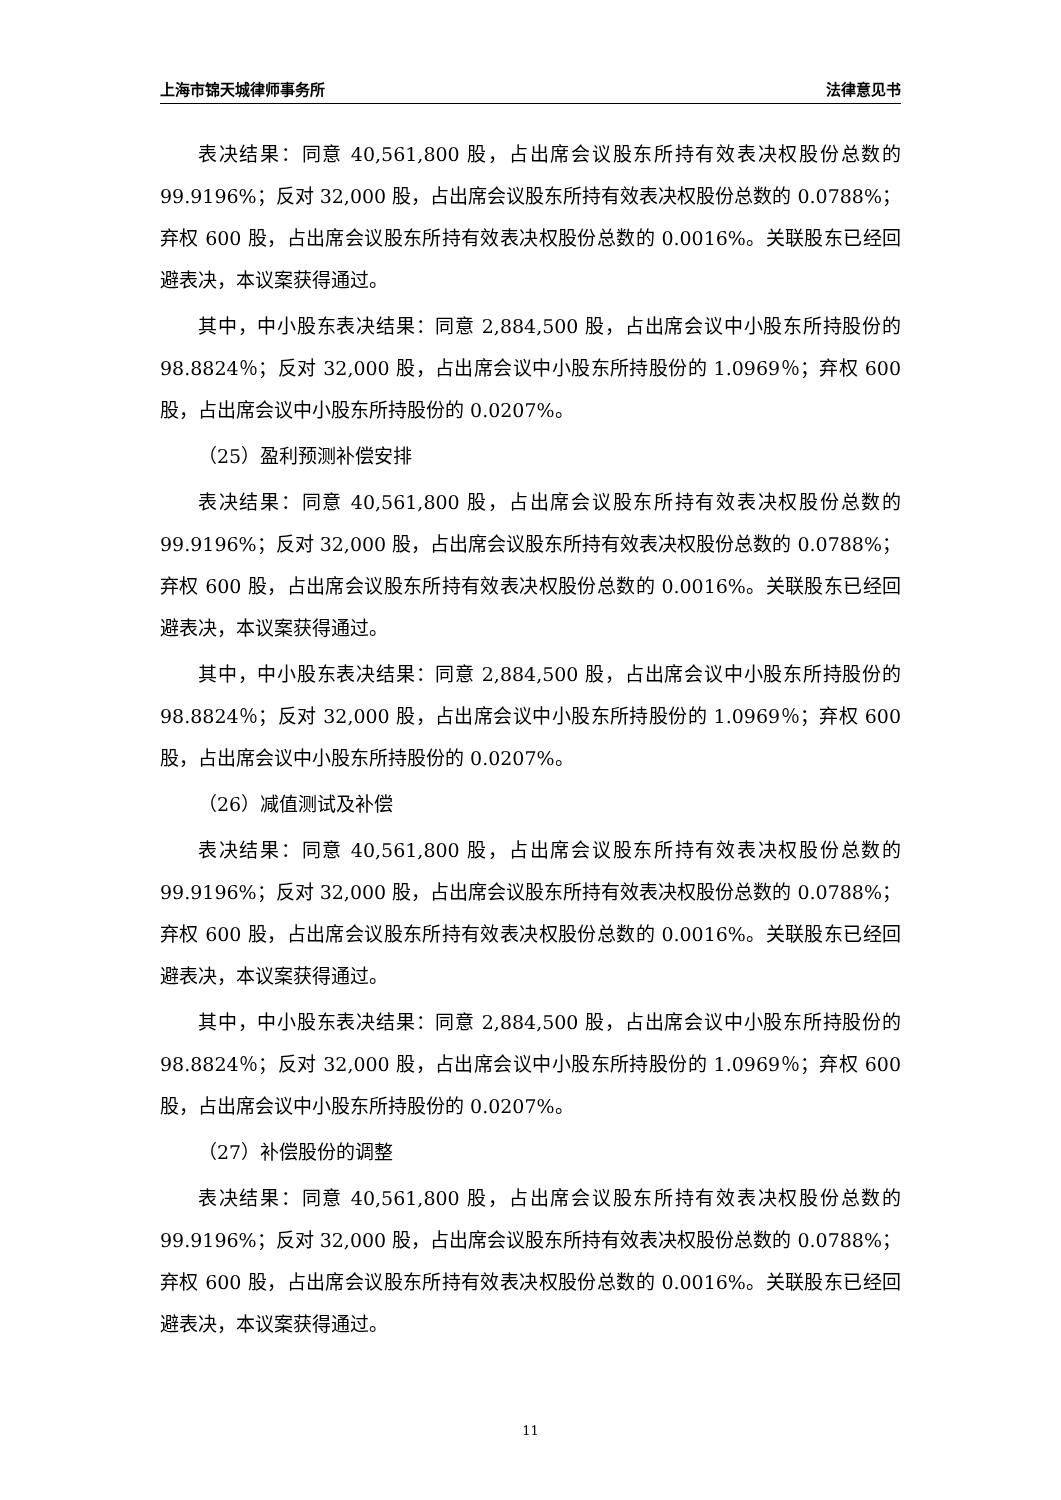上海市锦天城律师事务所 法律意见书
表决结果：同意 40,561,800 股，占出席会议股东所持有效表决权股份总数的 99.9196%；反对 32,000 股，占出席会议股东所持有效表决权股份总数的 0.0788%；弃权 600 股，占出席会议股东所持有效表决权股份总数的 0.0016%。关联股东已经回避表决，本议案获得通过。
其中，中小股东表决结果：同意 2,884,500 股，占出席会议中小股东所持股份的 98.8824％；反对 32,000 股，占出席会议中小股东所持股份的 1.0969％；弃权 600 股，占出席会议中小股东所持股份的 0.0207%。
（25）盈利预测补偿安排
表决结果：同意 40,561,800 股，占出席会议股东所持有效表决权股份总数的 99.9196%；反对 32,000 股，占出席会议股东所持有效表决权股份总数的 0.0788%；弃权 600 股，占出席会议股东所持有效表决权股份总数的 0.0016%。关联股东已经回避表决，本议案获得通过。
其中，中小股东表决结果：同意 2,884,500 股，占出席会议中小股东所持股份的 98.8824％；反对 32,000 股，占出席会议中小股东所持股份的 1.0969％；弃权 600 股，占出席会议中小股东所持股份的 0.0207%。
（26）减值测试及补偿
表决结果：同意 40,561,800 股，占出席会议股东所持有效表决权股份总数的 99.9196%；反对 32,000 股，占出席会议股东所持有效表决权股份总数的 0.0788%；弃权 600 股，占出席会议股东所持有效表决权股份总数的 0.0016%。关联股东已经回避表决，本议案获得通过。
其中，中小股东表决结果：同意 2,884,500 股，占出席会议中小股东所持股份的 98.8824％；反对 32,000 股，占出席会议中小股东所持股份的 1.0969％；弃权 600 股，占出席会议中小股东所持股份的 0.0207%。
（27）补偿股份的调整
表决结果：同意 40,561,800 股，占出席会议股东所持有效表决权股份总数的 99.9196%；反对 32,000 股，占出席会议股东所持有效表决权股份总数的 0.0788%；弃权 600 股，占出席会议股东所持有效表决权股份总数的 0.0016%。关联股东已经回避表决，本议案获得通过。
11